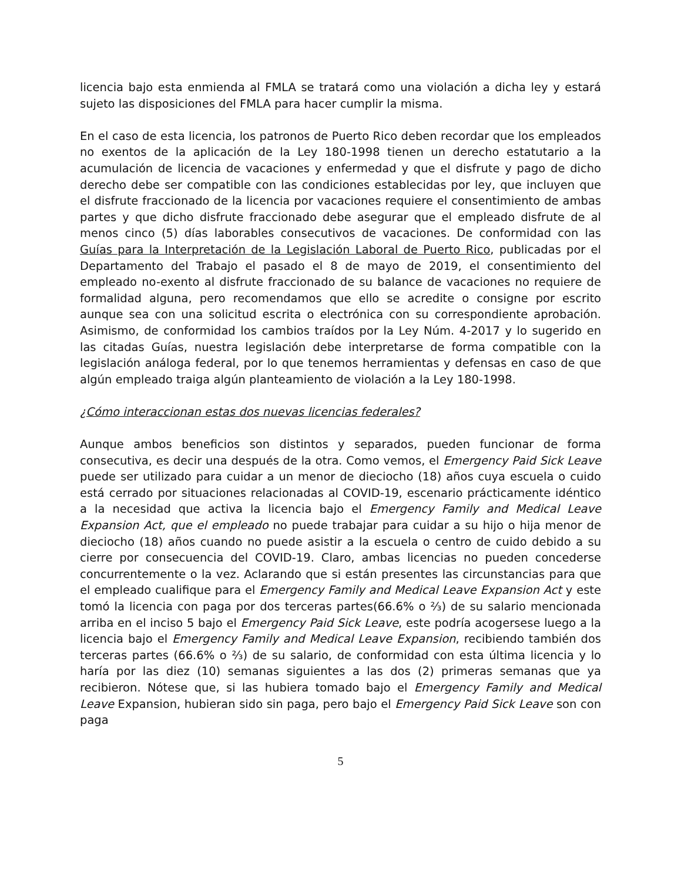licencia bajo esta enmienda al FMLA se tratará como una violación a dicha ley y estará sujeto las disposiciones del FMLA para hacer cumplir la misma.
En el caso de esta licencia, los patronos de Puerto Rico deben recordar que los empleados no exentos de la aplicación de la Ley 180-1998 tienen un derecho estatutario a la acumulación de licencia de vacaciones y enfermedad y que el disfrute y pago de dicho derecho debe ser compatible con las condiciones establecidas por ley, que incluyen que el disfrute fraccionado de la licencia por vacaciones requiere el consentimiento de ambas partes y que dicho disfrute fraccionado debe asegurar que el empleado disfrute de al menos cinco (5) días laborables consecutivos de vacaciones. De conformidad con las Guías para la Interpretación de la Legislación Laboral de Puerto Rico, publicadas por el Departamento del Trabajo el pasado el 8 de mayo de 2019, el consentimiento del empleado no-exento al disfrute fraccionado de su balance de vacaciones no requiere de formalidad alguna, pero recomendamos que ello se acredite o consigne por escrito aunque sea con una solicitud escrita o electrónica con su correspondiente aprobación. Asimismo, de conformidad los cambios traídos por la Ley Núm. 4-2017 y lo sugerido en las citadas Guías, nuestra legislación debe interpretarse de forma compatible con la legislación análoga federal, por lo que tenemos herramientas y defensas en caso de que algún empleado traiga algún planteamiento de violación a la Ley 180-1998.
¿Cómo interaccionan estas dos nuevas licencias federales?
Aunque ambos beneficios son distintos y separados, pueden funcionar de forma consecutiva, es decir una después de la otra. Como vemos, el Emergency Paid Sick Leave puede ser utilizado para cuidar a un menor de dieciocho (18) años cuya escuela o cuido está cerrado por situaciones relacionadas al COVID-19, escenario prácticamente idéntico a la necesidad que activa la licencia bajo el Emergency Family and Medical Leave Expansion Act, que el empleado no puede trabajar para cuidar a su hijo o hija menor de dieciocho (18) años cuando no puede asistir a la escuela o centro de cuido debido a su cierre por consecuencia del COVID-19. Claro, ambas licencias no pueden concederse concurrentemente o la vez. Aclarando que si están presentes las circunstancias para que el empleado cualifique para el Emergency Family and Medical Leave Expansion Act y este tomó la licencia con paga por dos terceras partes(66.6% o ⅔) de su salario mencionada arriba en el inciso 5 bajo el Emergency Paid Sick Leave, este podría acogersese luego a la licencia bajo el Emergency Family and Medical Leave Expansion, recibiendo también dos terceras partes (66.6% o ⅔) de su salario, de conformidad con esta última licencia y lo haría por las diez (10) semanas siguientes a las dos (2) primeras semanas que ya recibieron. Nótese que, si las hubiera tomado bajo el Emergency Family and Medical Leave Expansion, hubieran sido sin paga, pero bajo el Emergency Paid Sick Leave son con paga
5